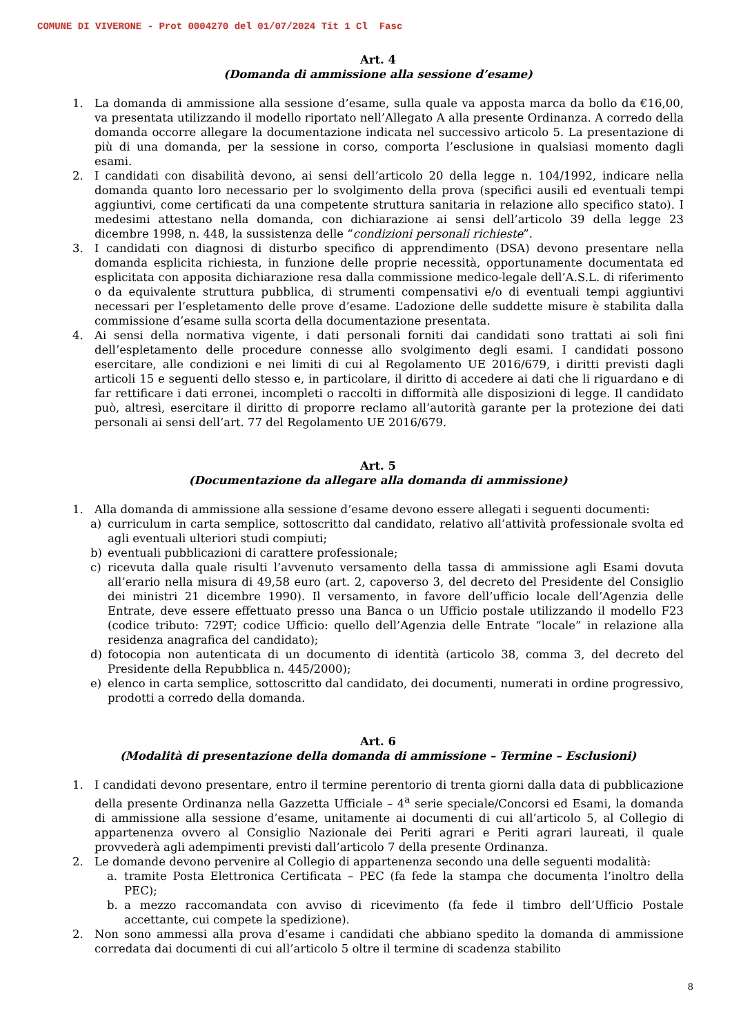COMUNE DI VIVERONE - Prot 0004270 del 01/07/2024 Tit 1 Cl Fasc
Art. 4
(Domanda di ammissione alla sessione d’esame)
1. La domanda di ammissione alla sessione d’esame, sulla quale va apposta marca da bollo da €16,00, va presentata utilizzando il modello riportato nell’Allegato A alla presente Ordinanza. A corredo della domanda occorre allegare la documentazione indicata nel successivo articolo 5. La presentazione di più di una domanda, per la sessione in corso, comporta l’esclusione in qualsiasi momento dagli esami.
2. I candidati con disabilità devono, ai sensi dell’articolo 20 della legge n. 104/1992, indicare nella domanda quanto loro necessario per lo svolgimento della prova (specifici ausili ed eventuali tempi aggiuntivi, come certificati da una competente struttura sanitaria in relazione allo specifico stato). I medesimi attestano nella domanda, con dichiarazione ai sensi dell’articolo 39 della legge 23 dicembre 1998, n. 448, la sussistenza delle “condizioni personali richieste”.
3. I candidati con diagnosi di disturbo specifico di apprendimento (DSA) devono presentare nella domanda esplicita richiesta, in funzione delle proprie necessità, opportunamente documentata ed esplicitata con apposita dichiarazione resa dalla commissione medico-legale dell’A.S.L. di riferimento o da equivalente struttura pubblica, di strumenti compensativi e/o di eventuali tempi aggiuntivi necessari per l’espletamento delle prove d’esame. L’adozione delle suddette misure è stabilita dalla commissione d’esame sulla scorta della documentazione presentata.
4. Ai sensi della normativa vigente, i dati personali forniti dai candidati sono trattati ai soli fini dell’espletamento delle procedure connesse allo svolgimento degli esami. I candidati possono esercitare, alle condizioni e nei limiti di cui al Regolamento UE 2016/679, i diritti previsti dagli articoli 15 e seguenti dello stesso e, in particolare, il diritto di accedere ai dati che li riguardano e di far rettificare i dati erronei, incompleti o raccolti in difformità alle disposizioni di legge. Il candidato può, altresì, esercitare il diritto di proporre reclamo all’autorità garante per la protezione dei dati personali ai sensi dell’art. 77 del Regolamento UE 2016/679.
Art. 5
(Documentazione da allegare alla domanda di ammissione)
1. Alla domanda di ammissione alla sessione d’esame devono essere allegati i seguenti documenti:
a) curriculum in carta semplice, sottoscritto dal candidato, relativo all’attività professionale svolta ed agli eventuali ulteriori studi compiuti;
b) eventuali pubblicazioni di carattere professionale;
c) ricevuta dalla quale risulti l’avvenuto versamento della tassa di ammissione agli Esami dovuta all’erario nella misura di 49,58 euro (art. 2, capoverso 3, del decreto del Presidente del Consiglio dei ministri 21 dicembre 1990). Il versamento, in favore dell’ufficio locale dell’Agenzia delle Entrate, deve essere effettuato presso una Banca o un Ufficio postale utilizzando il modello F23 (codice tributo: 729T; codice Ufficio: quello dell’Agenzia delle Entrate “locale” in relazione alla residenza anagrafica del candidato);
d) fotocopia non autenticata di un documento di identità (articolo 38, comma 3, del decreto del Presidente della Repubblica n. 445/2000);
e) elenco in carta semplice, sottoscritto dal candidato, dei documenti, numerati in ordine progressivo, prodotti a corredo della domanda.
Art. 6
(Modalità di presentazione della domanda di ammissione – Termine – Esclusioni)
1. I candidati devono presentare, entro il termine perentorio di trenta giorni dalla data di pubblicazione della presente Ordinanza nella Gazzetta Ufficiale – 4<sup>a</sup> serie speciale/Concorsi ed Esami, la domanda di ammissione alla sessione d’esame, unitamente ai documenti di cui all’articolo 5, al Collegio di appartenenza ovvero al Consiglio Nazionale dei Periti agrari e Periti agrari laureati, il quale provvederà agli adempimenti previsti dall’articolo 7 della presente Ordinanza.
2. Le domande devono pervenire al Collegio di appartenenza secondo una delle seguenti modalità:
a. tramite Posta Elettronica Certificata – PEC (fa fede la stampa che documenta l’inoltro della PEC);
b. a mezzo raccomandata con avviso di ricevimento (fa fede il timbro dell’Ufficio Postale accettante, cui compete la spedizione).
2. Non sono ammessi alla prova d’esame i candidati che abbiano spedito la domanda di ammissione corredata dai documenti di cui all’articolo 5 oltre il termine di scadenza stabilito
8